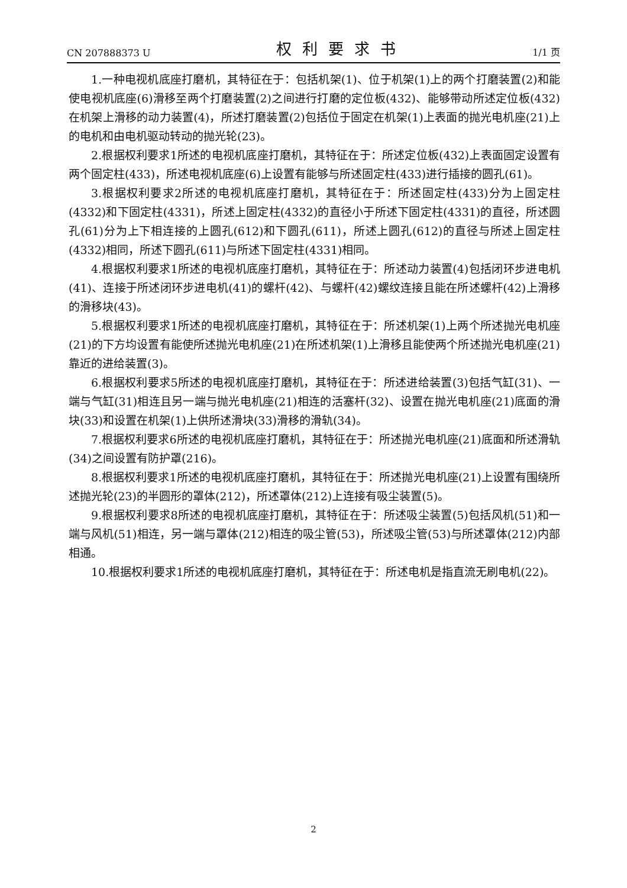CN 207888373 U 权利要求书 1/1 页
1.一种电视机底座打磨机，其特征在于：包括机架(1)、位于机架(1)上的两个打磨装置(2)和能使电视机底座(6)滑移至两个打磨装置(2)之间进行打磨的定位板(432)、能够带动所述定位板(432)在机架上滑移的动力装置(4)，所述打磨装置(2)包括位于固定在机架(1)上表面的抛光电机座(21)上的电机和由电机驱动转动的抛光轮(23)。
2.根据权利要求1所述的电视机底座打磨机，其特征在于：所述定位板(432)上表面固定设置有两个固定柱(433)，所述电视机底座(6)上设置有能够与所述固定柱(433)进行插接的圆孔(61)。
3.根据权利要求2所述的电视机底座打磨机，其特征在于：所述固定柱(433)分为上固定柱(4332)和下固定柱(4331)，所述上固定柱(4332)的直径小于所述下固定柱(4331)的直径，所述圆孔(61)分为上下相连接的上圆孔(612)和下圆孔(611)，所述上圆孔(612)的直径与所述上固定柱(4332)相同，所述下圆孔(611)与所述下固定柱(4331)相同。
4.根据权利要求1所述的电视机底座打磨机，其特征在于：所述动力装置(4)包括闭环步进电机(41)、连接于所述闭环步进电机(41)的螺杆(42)、与螺杆(42)螺纹连接且能在所述螺杆(42)上滑移的滑移块(43)。
5.根据权利要求1所述的电视机底座打磨机，其特征在于：所述机架(1)上两个所述抛光电机座(21)的下方均设置有能使所述抛光电机座(21)在所述机架(1)上滑移且能使两个所述抛光电机座(21)靠近的进给装置(3)。
6.根据权利要求5所述的电视机底座打磨机，其特征在于：所述进给装置(3)包括气缸(31)、一端与气缸(31)相连且另一端与抛光电机座(21)相连的活塞杆(32)、设置在抛光电机座(21)底面的滑块(33)和设置在机架(1)上供所述滑块(33)滑移的滑轨(34)。
7.根据权利要求6所述的电视机底座打磨机，其特征在于：所述抛光电机座(21)底面和所述滑轨(34)之间设置有防护罩(216)。
8.根据权利要求1所述的电视机底座打磨机，其特征在于：所述抛光电机座(21)上设置有围绕所述抛光轮(23)的半圆形的罩体(212)，所述罩体(212)上连接有吸尘装置(5)。
9.根据权利要求8所述的电视机底座打磨机，其特征在于：所述吸尘装置(5)包括风机(51)和一端与风机(51)相连，另一端与罩体(212)相连的吸尘管(53)，所述吸尘管(53)与所述罩体(212)内部相通。
10.根据权利要求1所述的电视机底座打磨机，其特征在于：所述电机是指直流无刷电机(22)。
2